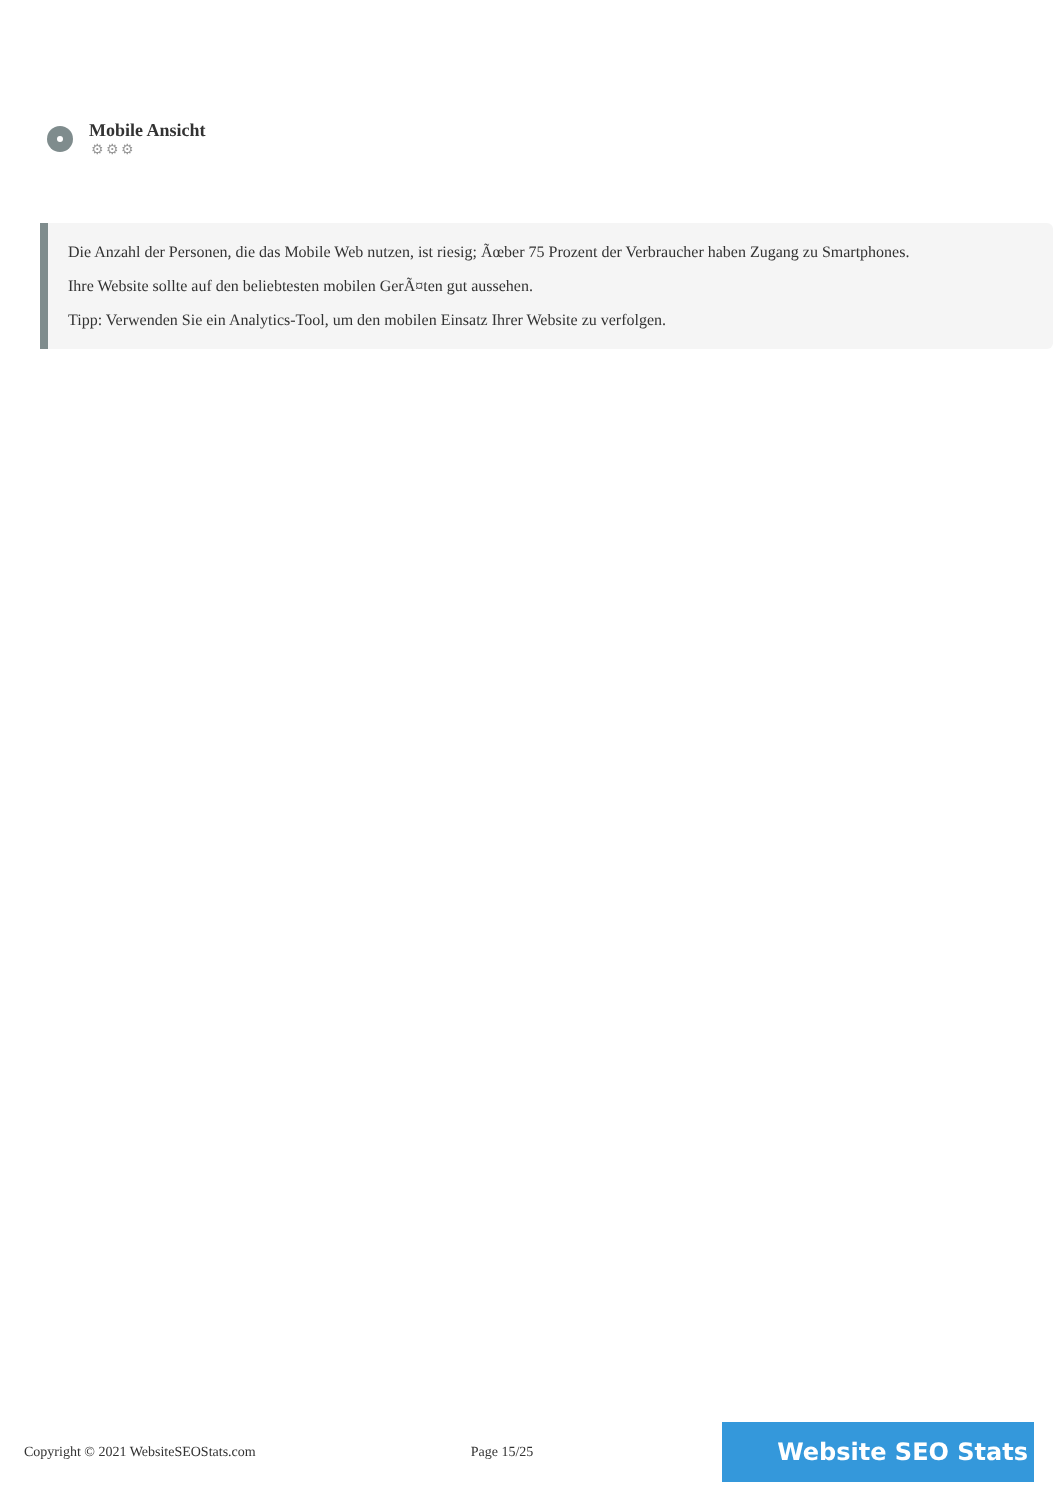Mobile Ansicht
⚙⚙⚙
Die Anzahl der Personen, die das Mobile Web nutzen, ist riesig; Ãœber 75 Prozent der Verbraucher haben Zugang zu Smartphones.
Ihre Website sollte auf den beliebtesten mobilen GerÃ¤ten gut aussehen.
Tipp: Verwenden Sie ein Analytics-Tool, um den mobilen Einsatz Ihrer Website zu verfolgen.
Copyright © 2021 WebsiteSEOStats.com Page 15/25 Website SEO Stats